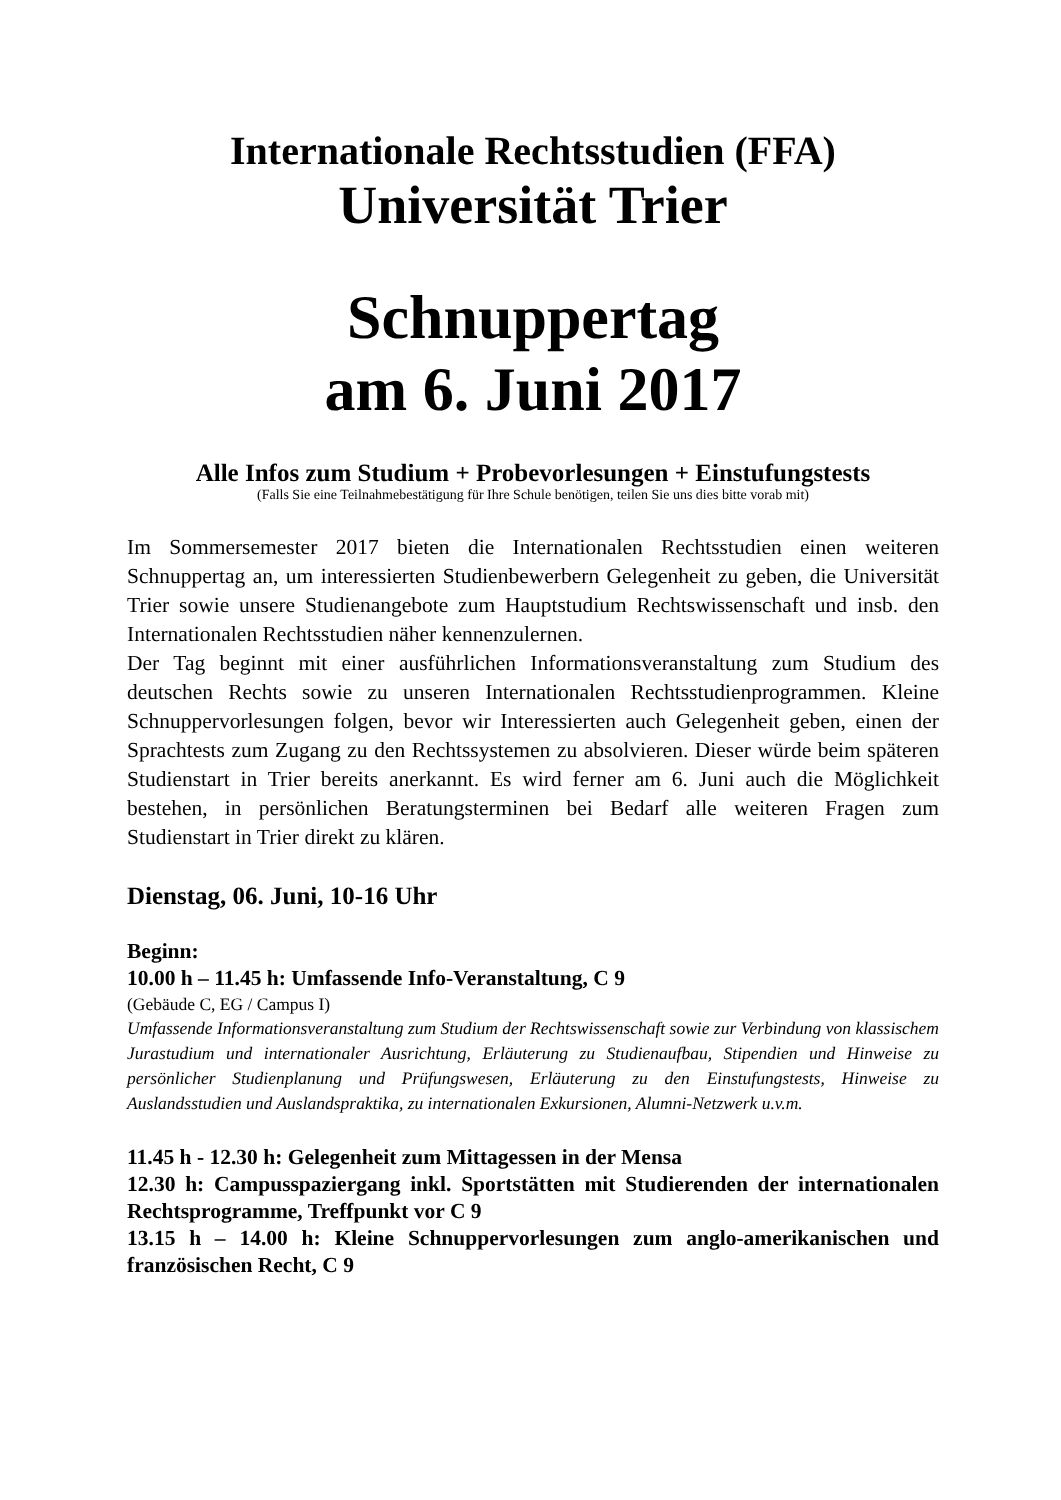Internationale Rechtsstudien (FFA)
Universität Trier
Schnuppertag
am 6. Juni 2017
Alle Infos zum Studium + Probevorlesungen + Einstufungstests
(Falls Sie eine Teilnahmebestätigung für Ihre Schule benötigen, teilen Sie uns dies bitte vorab mit)
Im Sommersemester 2017 bieten die Internationalen Rechtsstudien einen weiteren Schnuppertag an, um interessierten Studienbewerbern Gelegenheit zu geben, die Universität Trier sowie unsere Studienangebote zum Hauptstudium Rechtswissenschaft und insb. den Internationalen Rechtsstudien näher kennenzulernen.
Der Tag beginnt mit einer ausführlichen Informationsveranstaltung zum Studium des deutschen Rechts sowie zu unseren Internationalen Rechtsstudienprogrammen. Kleine Schnuppervorlesungen folgen, bevor wir Interessierten auch Gelegenheit geben, einen der Sprachtests zum Zugang zu den Rechtssystemen zu absolvieren. Dieser würde beim späteren Studienstart in Trier bereits anerkannt. Es wird ferner am 6. Juni auch die Möglichkeit bestehen, in persönlichen Beratungsterminen bei Bedarf alle weiteren Fragen zum Studienstart in Trier direkt zu klären.
Dienstag, 06. Juni, 10-16 Uhr
Beginn:
10.00 h – 11.45 h: Umfassende Info-Veranstaltung, C 9
(Gebäude C, EG / Campus I)
Umfassende Informationsveranstaltung zum Studium der Rechtswissenschaft sowie zur Verbindung von klassischem Jurastudium und internationaler Ausrichtung, Erläuterung zu Studienaufbau, Stipendien und Hinweise zu persönlicher Studienplanung und Prüfungswesen, Erläuterung zu den Einstufungstests, Hinweise zu Auslandsstudien und Auslandspraktika, zu internationalen Exkursionen, Alumni-Netzwerk u.v.m.
11.45 h - 12.30 h: Gelegenheit zum Mittagessen in der Mensa
12.30 h: Campusspaziergang inkl. Sportstätten mit Studierenden der internationalen Rechtsprogramme, Treffpunkt vor C 9
13.15 h – 14.00 h: Kleine Schnuppervorlesungen zum anglo-amerikanischen und französischen Recht, C 9